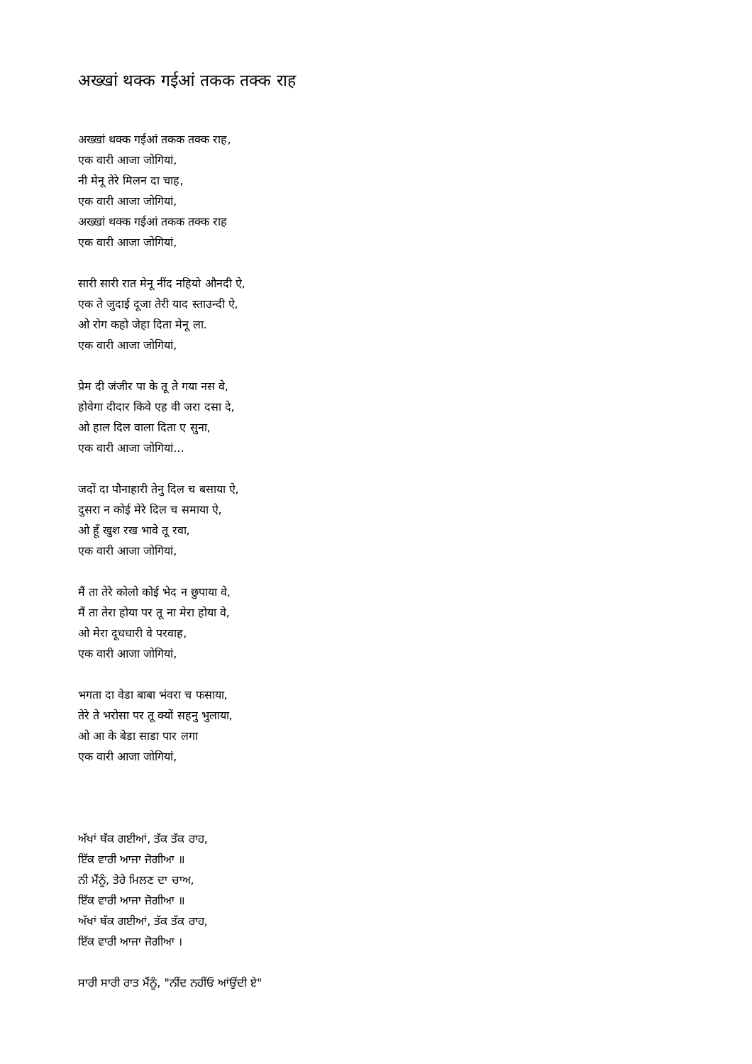अख्खां थक्क गईआं तकक तक्क राह
अख्खां थक्क गईआं तकक तक्क राह,
एक वारी आजा जोगियां,
नी मेनू तेरे मिलन दा चाह,
एक वारी आजा जोगियां,
अख्खां थक्क गईआं तकक तक्क राह
एक वारी आजा जोगियां,
सारी सारी रात मेनू नींद नहियो औनदी ऐ,
एक ते जुदाई दूजा तेरी याद स्ताउन्दी ऐ,
ओ रोग कहो जेहा दिता मेनू ला.
एक वारी आजा जोगियां,
प्रेम दी जंजीर पा के तू ते गया नस वे,
होवेगा दीदार किवे एह वी जरा दसा दे,
ओ हाल दिल वाला दिता ए सुना,
एक वारी आजा जोगियां...
जदों दा पौनाहारी तेनु दिल च बसाया ऐ,
दुसरा न कोई मेरे दिल च समाया ऐ,
ओ हूँ खुश रख भावे तू रवा,
एक वारी आजा जोगियां,
मैं ता तेरे कोलो कोई भेद न छुपाया वे,
मैं ता तेरा होया पर तू ना मेरा होया वे,
ओ मेरा दूधधारी वे परवाह,
एक वारी आजा जोगियां,
भगता दा वेडा बाबा भंवरा च फसाया,
तेरे ते भरोसा पर तू क्यों सहनु भुलाया,
ओ आ के बेडा साडा पार लगा
एक वारी आजा जोगियां,
ਅੱਖਾਂ ਥੱਕ ਗਈਆਂ, ਤੱਕ ਤੱਕ ਰਾਹ,
ਇੱਕ ਵਾਰੀ ਆਜਾ ਜੋਗੀਆ ॥
ਨੀ ਮੈਂਨੂੰ, ਤੇਰੇ ਮਿਲਣ ਦਾ ਚਾਅ,
ਇੱਕ ਵਾਰੀ ਆਜਾ ਜੋਗੀਆ ॥
ਅੱਖਾਂ ਥੱਕ ਗਈਆਂ, ਤੱਕ ਤੱਕ ਰਾਹ,
ਇੱਕ ਵਾਰੀ ਆਜਾ ਜੋਗੀਆ ।
ਸਾਰੀ ਸਾਰੀ ਰਾਤ ਮੈਂਨੂੰ, "ਨੀਂਦ ਨਹੀਂਓ ਆਂਉਂਦੀ ਏ"